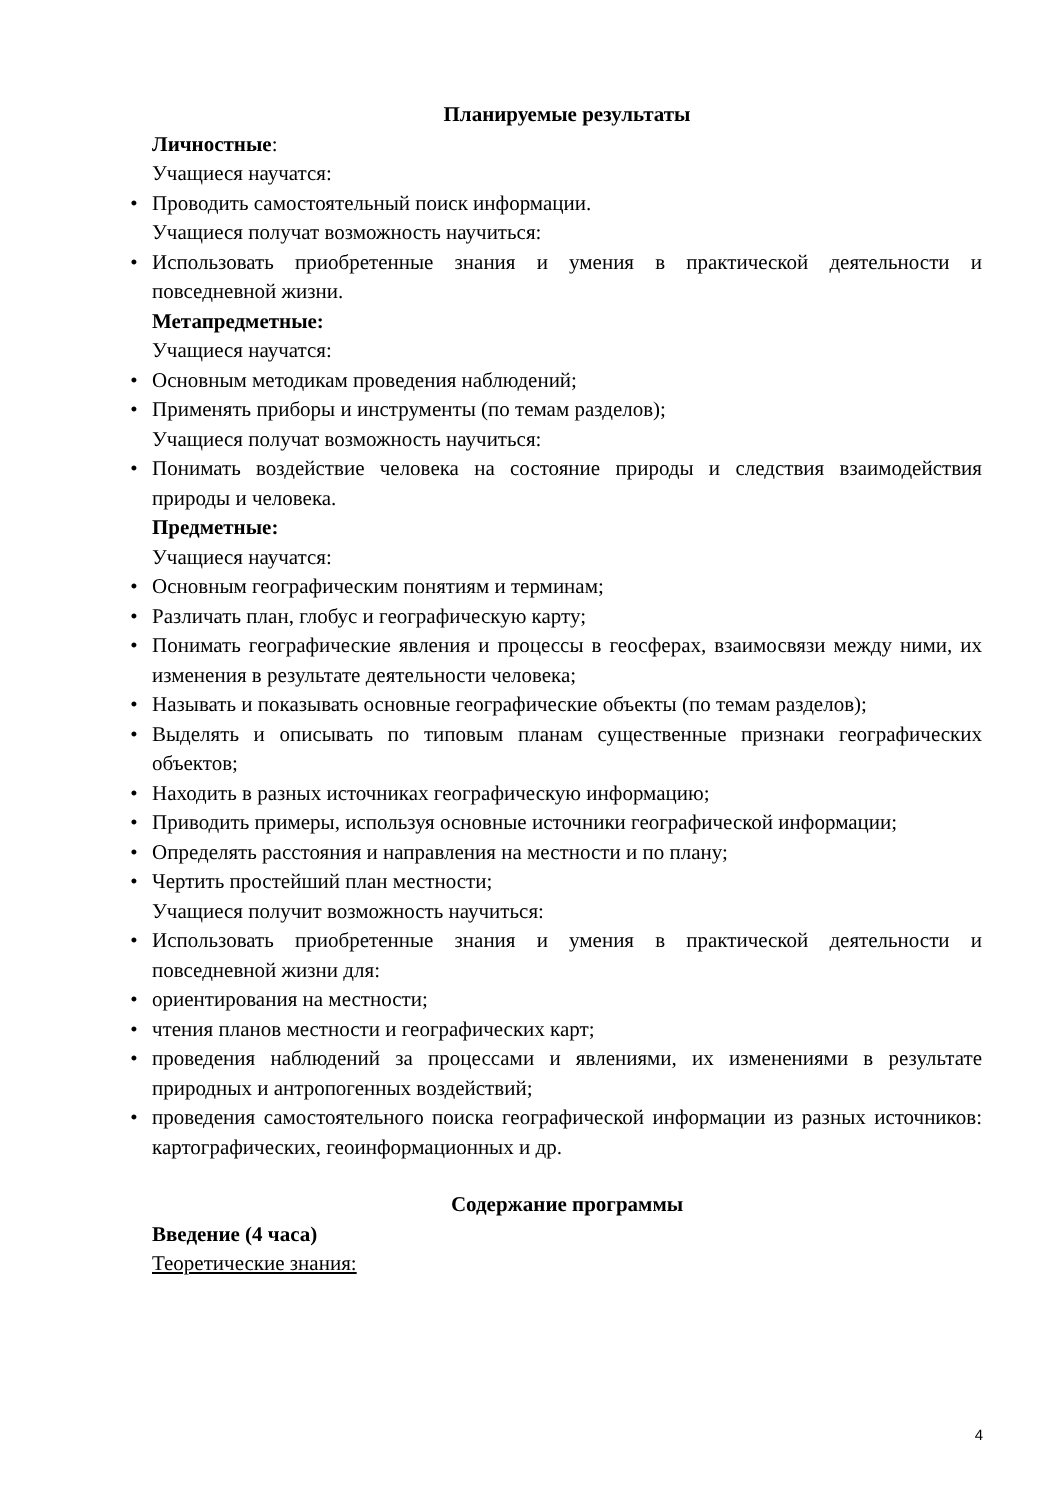Планируемые результаты
Личностные:
Учащиеся научатся:
• Проводить самостоятельный поиск информации.
Учащиеся получат возможность научиться:
• Использовать приобретенные знания и умения в практической деятельности и повседневной жизни.
Метапредметные:
Учащиеся научатся:
• Основным методикам проведения наблюдений;
• Применять приборы и инструменты (по темам разделов);
Учащиеся получат возможность научиться:
• Понимать воздействие человека на состояние природы и следствия взаимодействия природы и человека.
Предметные:
Учащиеся научатся:
• Основным географическим понятиям и терминам;
• Различать план, глобус и географическую карту;
• Понимать географические явления и процессы в геосферах, взаимосвязи между ними, их изменения в результате деятельности человека;
• Называть и показывать основные географические объекты (по темам разделов);
• Выделять и описывать по типовым планам существенные признаки географических объектов;
• Находить в разных источниках географическую информацию;
• Приводить примеры, используя основные источники географической информации;
• Определять расстояния и направления на местности и по плану;
• Чертить простейший план местности;
Учащиеся получит возможность научиться:
• Использовать приобретенные знания и умения в практической деятельности и повседневной жизни для:
• ориентирования на местности;
• чтения планов местности и географических карт;
• проведения наблюдений за процессами и явлениями, их изменениями в результате природных и антропогенных воздействий;
• проведения самостоятельного поиска географической информации из разных источников: картографических, геоинформационных и др.
Содержание программы
Введение (4 часа)
Теоретические знания:
4